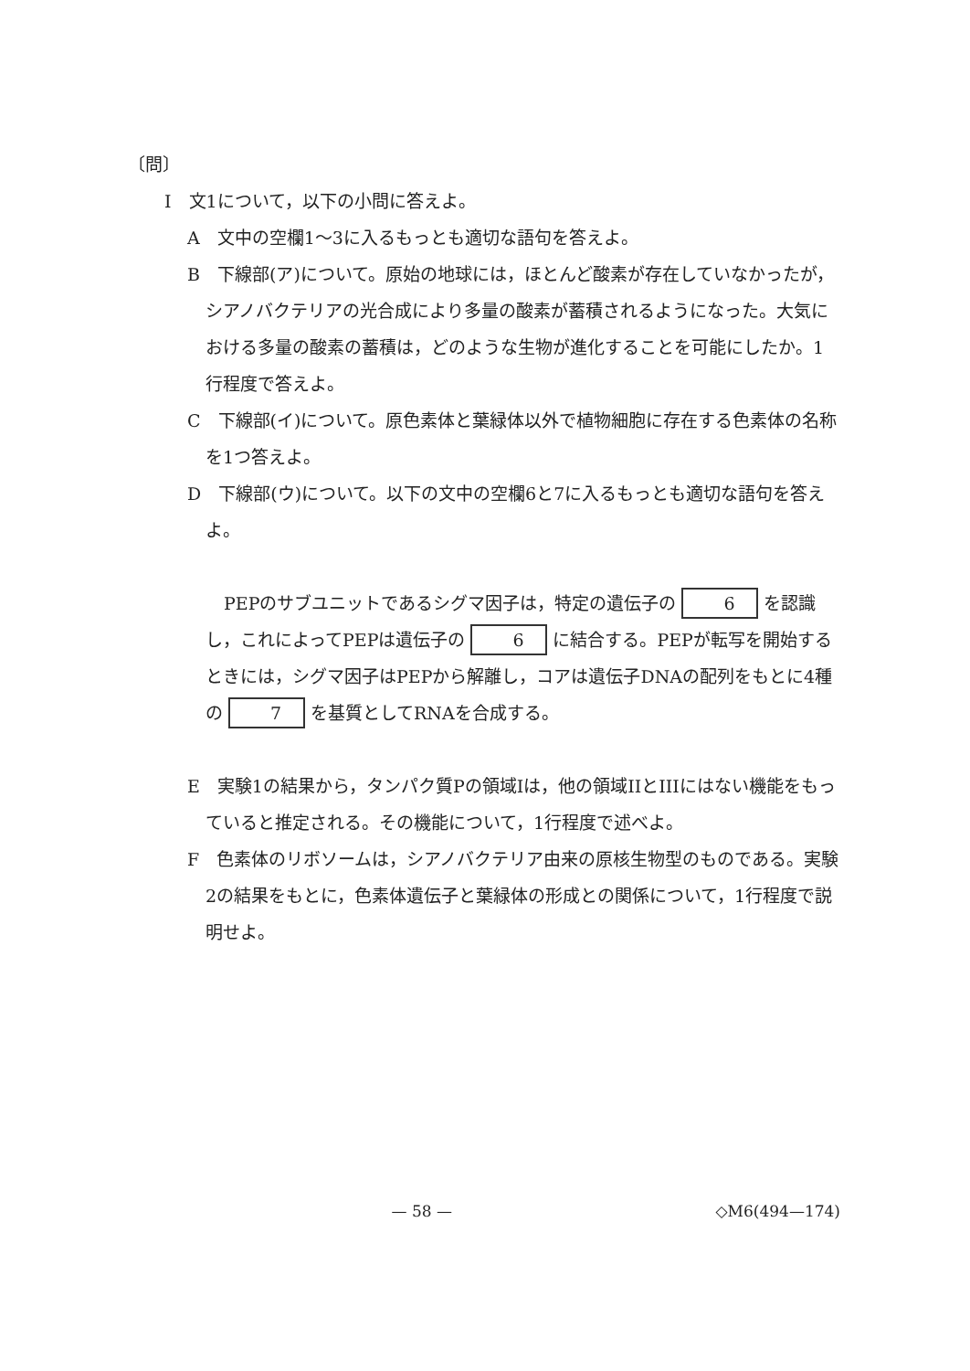〔問〕
I　文1について，以下の小問に答えよ。
A　文中の空欄1～3に入るもっとも適切な語句を答えよ。
B　下線部(ア)について。原始の地球には，ほとんど酸素が存在していなかったが，シアノバクテリアの光合成により多量の酸素が蓄積されるようになった。大気における多量の酸素の蓄積は，どのような生物が進化することを可能にしたか。1行程度で答えよ。
C　下線部(イ)について。原色素体と葉緑体以外で植物細胞に存在する色素体の名称を1つ答えよ。
D　下線部(ウ)について。以下の文中の空欄6と7に入るもっとも適切な語句を答えよ。
PEPのサブユニットであるシグマ因子は，特定の遺伝子の 6 を認識し，これによってPEPは遺伝子の 6 に結合する。PEPが転写を開始するときには，シグマ因子はPEPから解離し，コアは遺伝子DNAの配列をもとに4種の 7 を基質としてRNAを合成する。
E　実験1の結果から，タンパク質Pの領域Iは，他の領域IIとIIIにはない機能をもっていると推定される。その機能について，1行程度で述べよ。
F　色素体のリボソームは，シアノバクテリア由来の原核生物型のものである。実験2の結果をもとに，色素体遺伝子と葉緑体の形成との関係について，1行程度で説明せよ。
— 58 — ◇M6(494—174)